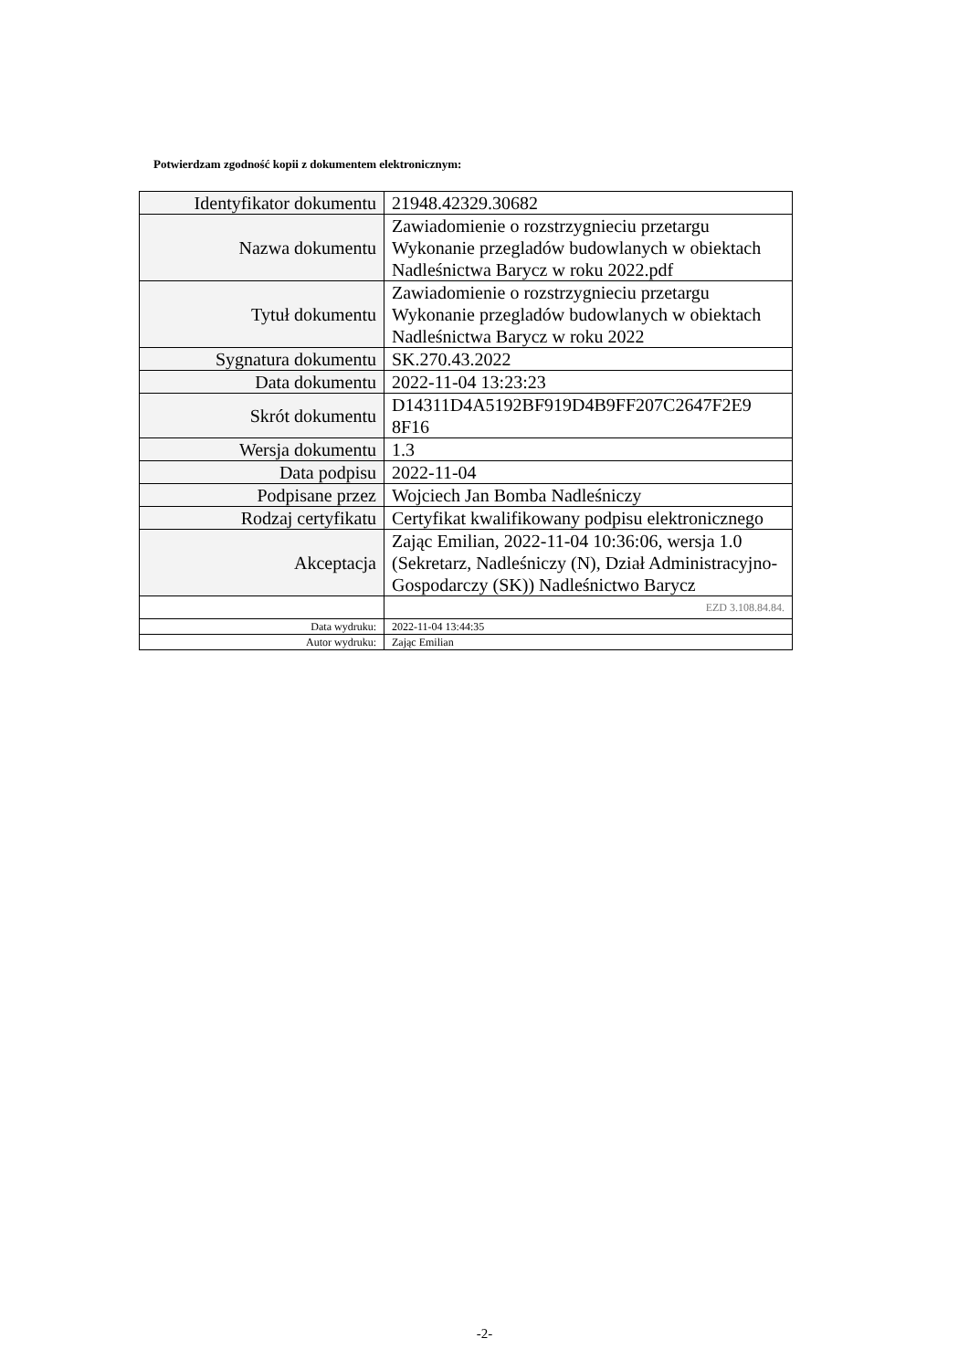Potwierdzam zgodność kopii z dokumentem elektronicznym:
| Identyfikator dokumentu | 21948.42329.30682 |
| Nazwa dokumentu | Zawiadomienie o rozstrzygnieciu przetargu Wykonanie przegladów budowlanych w obiektach Nadleśnictwa Barycz w roku 2022.pdf |
| Tytuł dokumentu | Zawiadomienie o rozstrzygnieciu przetargu Wykonanie przegladów budowlanych w obiektach Nadleśnictwa Barycz w roku 2022 |
| Sygnatura dokumentu | SK.270.43.2022 |
| Data dokumentu | 2022-11-04 13:23:23 |
| Skrót dokumentu | D14311D4A5192BF919D4B9FF207C2647F2E9 8F16 |
| Wersja dokumentu | 1.3 |
| Data podpisu | 2022-11-04 |
| Podpisane przez | Wojciech Jan Bomba Nadleśniczy |
| Rodzaj certyfikatu | Certyfikat kwalifikowany podpisu elektronicznego |
| Akceptacja | Zając Emilian, 2022-11-04 10:36:06, wersja 1.0 (Sekretarz, Nadleśniczy (N), Dział Administracyjno-Gospodarczy (SK)) Nadleśnictwo Barycz |
| | EZD 3.108.84.84. |
| Data wydruku: | 2022-11-04 13:44:35 |
| Autor wydruku: | Zając Emilian |
-2-